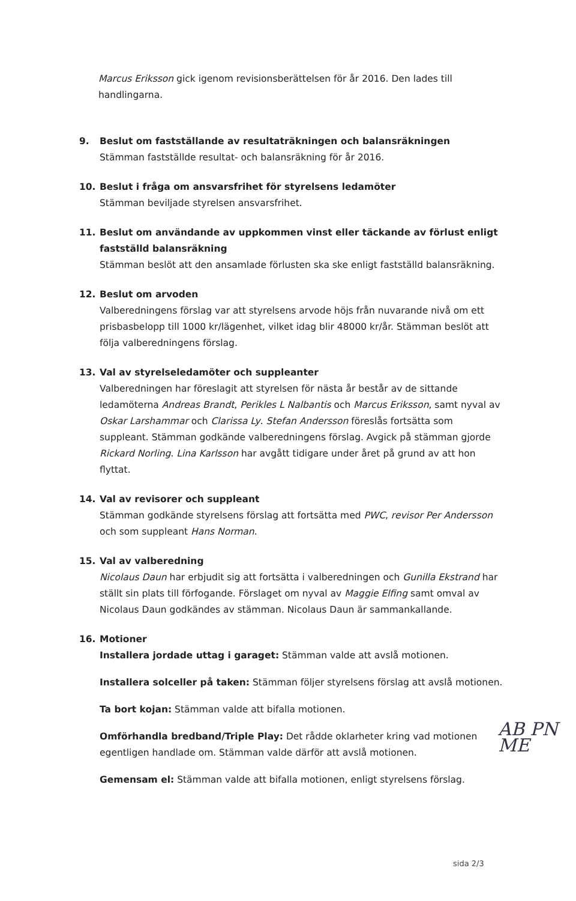Marcus Eriksson gick igenom revisionsberättelsen för år 2016. Den lades till handlingarna.
9. Beslut om fastställande av resultaträkningen och balansräkningen
Stämman fastställde resultat- och balansräkning för år 2016.
10. Beslut i fråga om ansvarsfrihet för styrelsens ledamöter
Stämman beviljade styrelsen ansvarsfrihet.
11. Beslut om användande av uppkommen vinst eller täckande av förlust enligt fastställd balansräkning
Stämman beslöt att den ansamlade förlusten ska ske enligt fastställd balansräkning.
12. Beslut om arvoden
Valberedningens förslag var att styrelsens arvode höjs från nuvarande nivå om ett prisbasbelopp till 1000 kr/lägenhet, vilket idag blir 48000 kr/år. Stämman beslöt att följa valberedningens förslag.
13. Val av styrelseledamöter och suppleanter
Valberedningen har föreslagit att styrelsen för nästa år består av de sittande ledamöterna Andreas Brandt, Perikles L Nalbantis och Marcus Eriksson, samt nyval av Oskar Larshammar och Clarissa Ly. Stefan Andersson föreslås fortsätta som suppleant. Stämman godkände valberedningens förslag. Avgick på stämman gjorde Rickard Norling. Lina Karlsson har avgått tidigare under året på grund av att hon flyttat.
14. Val av revisorer och suppleant
Stämman godkände styrelsens förslag att fortsätta med PWC, revisor Per Andersson och som suppleant Hans Norman.
15. Val av valberedning
Nicolaus Daun har erbjudit sig att fortsätta i valberedningen och Gunilla Ekstrand har ställt sin plats till förfogande. Förslaget om nyval av Maggie Elfing samt omval av Nicolaus Daun godkändes av stämman. Nicolaus Daun är sammankallande.
16. Motioner
Installera jordade uttag i garaget: Stämman valde att avslå motionen.
Installera solceller på taken: Stämman följer styrelsens förslag att avslå motionen.
Ta bort kojan: Stämman valde att bifalla motionen.
Omförhandla bredband/Triple Play: Det rådde oklarheter kring vad motionen egentligen handlade om. Stämman valde därför att avslå motionen.
Gemensam el: Stämman valde att bifalla motionen, enligt styrelsens förslag.
AB PN
ME
sida 2/3